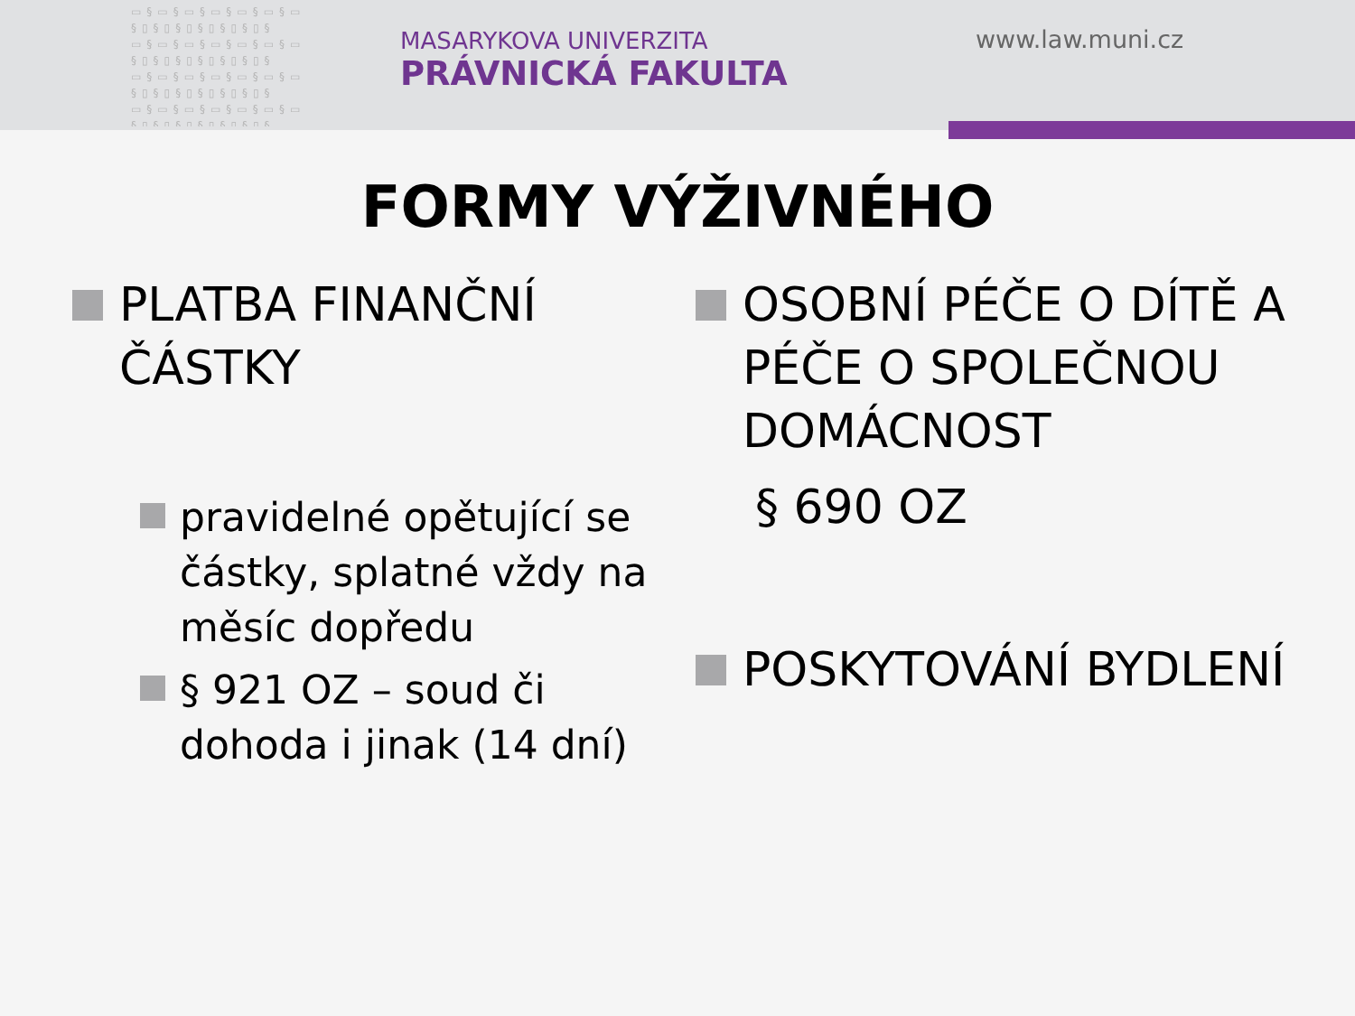▭§▭§▭§▭§▭§▭§▭ §▯§▯§▯§▯§▯§▯§ ▭§▭§▭§▭§▭§▭§▭ §▯§▯§▯§▯§▯§▯§ ▭§▭§▭§▭§▭§▭§▭ §▯§▯§▯§▯§▯§▯§ ▭§▭§▭§▭§▭§▭§▭ §▯§▯§▯§▯§▯§▯§
MASARYKOVA UNIVERZITA
PRÁVNICKÁ FAKULTA
www.law.muni.cz
FORMY VÝŽIVNÉHO
PLATBA FINANČNÍ ČÁSTKY
pravidelné opětující se částky, splatné vždy na měsíc dopředu
§ 921 OZ – soud či dohoda i jinak (14 dní)
OSOBNÍ PÉČE O DÍTĚ A PÉČE O SPOLEČNOU DOMÁCNOST
§ 690 OZ
POSKYTOVÁNÍ BYDLENÍ